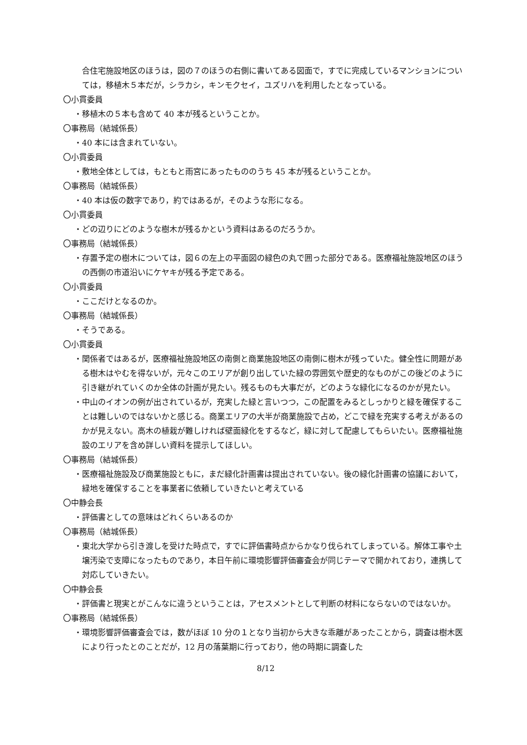合住宅施設地区のほうは，図の７のほうの右側に書いてある図面で，すでに完成しているマンションについては，移植木５本だが，シラカシ，キンモクセイ，ユズリハを利用したとなっている。
〇小貫委員
・移植木の５本も含めて 40 本が残るということか。
〇事務局（結城係長）
・40 本には含まれていない。
〇小貫委員
・敷地全体としては，もともと雨宮にあったもののうち 45 本が残るということか。
〇事務局（結城係長）
・40 本は仮の数字であり，約ではあるが，そのような形になる。
〇小貫委員
・どの辺りにどのような樹木が残るかという資料はあるのだろうか。
〇事務局（結城係長）
・存置予定の樹木については，図６の左上の平面図の緑色の丸で囲った部分である。医療福祉施設地区のほうの西側の市道沿いにケヤキが残る予定である。
〇小貫委員
・ここだけとなるのか。
〇事務局（結城係長）
・そうである。
〇小貫委員
・関係者ではあるが，医療福祉施設地区の南側と商業施設地区の南側に樹木が残っていた。健全性に問題がある樹木はやむを得ないが，元々このエリアが創り出していた緑の雰囲気や歴史的なものがこの後どのように引き継がれていくのか全体の計画が見たい。残るものも大事だが，どのような緑化になるのかが見たい。
・中山のイオンの例が出されているが，充実した緑と言いつつ，この配置をみるとしっかりと緑を確保することは難しいのではないかと感じる。商業エリアの大半が商業施設で占め，どこで緑を充実する考えがあるのかが見えない。高木の植栽が難しければ壁面緑化をするなど，緑に対して配慮してもらいたい。医療福祉施設のエリアを含め詳しい資料を提示してほしい。
〇事務局（結城係長）
・医療福祉施設及び商業施設ともに，まだ緑化計画書は提出されていない。後の緑化計画書の協議において，緑地を確保することを事業者に依頼していきたいと考えている
〇中静会長
・評価書としての意味はどれくらいあるのか
〇事務局（結城係長）
・東北大学から引き渡しを受けた時点で，すでに評価書時点からかなり伐られてしまっている。解体工事や土壌汚染で支障になったものであり，本日午前に環境影響評価審査会が同じテーマで開かれており，連携して対応していきたい。
〇中静会長
・評価書と現実とがこんなに違うということは，アセスメントとして判断の材料にならないのではないか。
〇事務局（結城係長）
・環境影響評価審査会では，数がほぼ 10 分の１となり当初から大きな乖離があったことから，調査は樹木医により行ったとのことだが，12 月の落葉期に行っており，他の時期に調査した
8/12